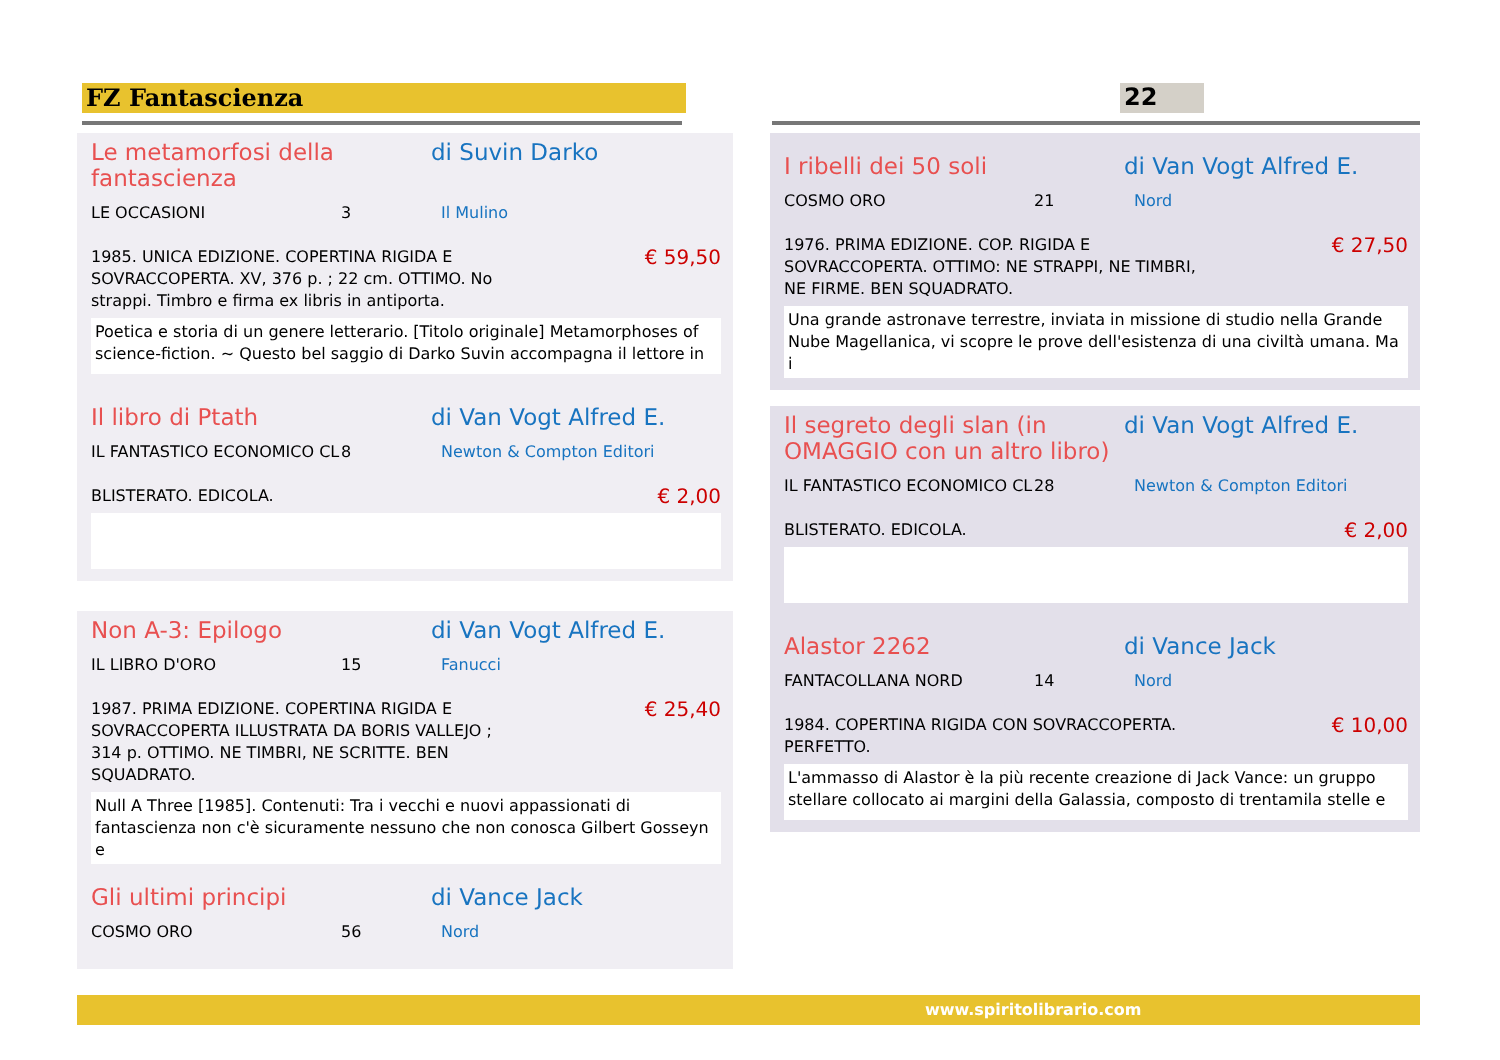FZ Fantascienza 22
Le metamorfosi della fantascienza di Suvin Darko
LE OCCASIONI 3 Il Mulino
1985. UNICA EDIZIONE. COPERTINA RIGIDA E
SOVRACCOPERTA. XV, 376 p. ; 22 cm. OTTIMO. No
strappi. Timbro e firma ex libris in antiporta. € 59,50
Poetica e storia di un genere letterario. [Titolo originale] Metamorphoses of science-fiction. ~ Questo bel saggio di Darko Suvin accompagna il lettore in
Il libro di Ptath di Van Vogt Alfred E.
IL FANTASTICO ECONOMICO CL 8 Newton & Compton Editori
BLISTERATO. EDICOLA. € 2,00
Non A-3: Epilogo di Van Vogt Alfred E.
IL LIBRO D'ORO 15 Fanucci
1987. PRIMA EDIZIONE. COPERTINA RIGIDA E
SOVRACCOPERTA ILLUSTRATA DA BORIS VALLEJO ;
314 p. OTTIMO. NE TIMBRI, NE SCRITTE. BEN
SQUADRATO. € 25,40
Null A Three [1985]. Contenuti: Tra i vecchi e nuovi appassionati di fantascienza non c'è sicuramente nessuno che non conosca Gilbert Gosseyn e
Gli ultimi principi di Vance Jack
COSMO ORO 56 Nord
I ribelli dei 50 soli di Van Vogt Alfred E.
COSMO ORO 21 Nord
1976. PRIMA EDIZIONE. COP. RIGIDA E
SOVRACCOPERTA. OTTIMO: NE STRAPPI, NE TIMBRI,
NE FIRME. BEN SQUADRATO. € 27,50
Una grande astronave terrestre, inviata in missione di studio nella Grande Nube Magellanica, vi scopre le prove dell'esistenza di una civiltà umana. Ma i
Il segreto degli slan (in OMAGGIO con un altro libro) di Van Vogt Alfred E.
IL FANTASTICO ECONOMICO CL 28 Newton & Compton Editori
BLISTERATO. EDICOLA. € 2,00
Alastor 2262 di Vance Jack
FANTACOLLANA NORD 14 Nord
1984. COPERTINA RIGIDA CON SOVRACCOPERTA.
PERFETTO. € 10,00
L'ammasso di Alastor è la più recente creazione di Jack Vance: un gruppo stellare collocato ai margini della Galassia, composto di trentamila stelle e
www.spiritolibrario.com